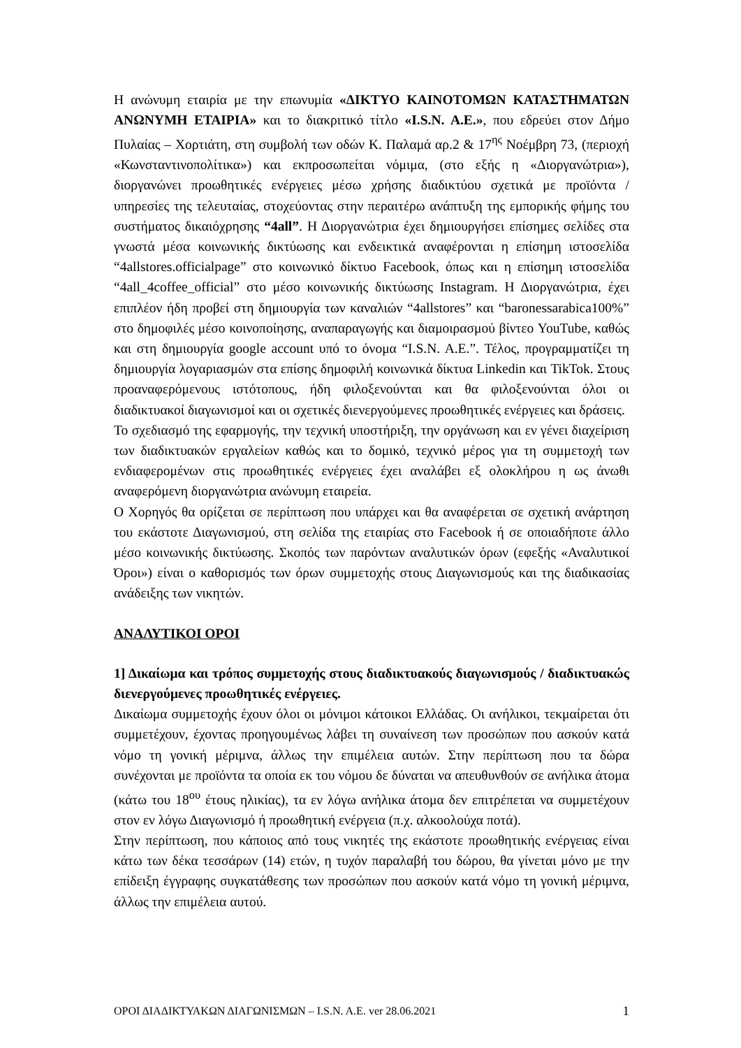Η ανώνυμη εταιρία με την επωνυμία «ΔΙΚΤΥΟ ΚΑΙΝΟΤΟΜΩΝ ΚΑΤΑΣΤΗΜΑΤΩΝ ΑΝΩΝΥΜΗ ΕΤΑΙΡΙΑ» και το διακριτικό τίτλο «I.S.N. A.E.», που εδρεύει στον Δήμο Πυλαίας – Χορτιάτη, στη συμβολή των οδών Κ. Παλαμά αρ.2 & 17<sup>ης</sup> Νοέμβρη 73, (περιοχή «Κωνσταντινοπολίτικα») και εκπροσωπείται νόμιμα, (στο εξής η «Διοργανώτρια»), διοργανώνει προωθητικές ενέργειες μέσω χρήσης διαδικτύου σχετικά με προϊόντα / υπηρεσίες της τελευταίας, στοχεύοντας στην περαιτέρω ανάπτυξη της εμπορικής φήμης του συστήματος δικαιόχρησης “4all”. Η Διοργανώτρια έχει δημιουργήσει επίσημες σελίδες στα γνωστά μέσα κοινωνικής δικτύωσης και ενδεικτικά αναφέρονται η επίσημη ιστοσελίδα “4allstores.officialpage” στο κοινωνικό δίκτυο Facebook, όπως και η επίσημη ιστοσελίδα “4all_4coffee_official” στο μέσο κοινωνικής δικτύωσης Instagram. Η Διοργανώτρια, έχει επιπλέον ήδη προβεί στη δημιουργία των καναλιών “4allstores” και “baronessarabica100%” στο δημοφιλές μέσο κοινοποίησης, αναπαραγωγής και διαμοιρασμού βίντεο YouTube, καθώς και στη δημιουργία google account υπό το όνομα “I.S.N. A.E.”. Τέλος, προγραμματίζει τη δημιουργία λογαριασμών στα επίσης δημοφιλή κοινωνικά δίκτυα Linkedin και TikTok. Στους προαναφερόμενους ιστότοπους, ήδη φιλοξενούνται και θα φιλοξενούνται όλοι οι διαδικτυακοί διαγωνισμοί και οι σχετικές διενεργούμενες προωθητικές ενέργειες και δράσεις.
Το σχεδιασμό της εφαρμογής, την τεχνική υποστήριξη, την οργάνωση και εν γένει διαχείριση των διαδικτυακών εργαλείων καθώς και το δομικό, τεχνικό μέρος για τη συμμετοχή των ενδιαφερομένων στις προωθητικές ενέργειες έχει αναλάβει εξ ολοκλήρου η ως άνωθι αναφερόμενη διοργανώτρια ανώνυμη εταιρεία.
Ο Χορηγός θα ορίζεται σε περίπτωση που υπάρχει και θα αναφέρεται σε σχετική ανάρτηση του εκάστοτε Διαγωνισμού, στη σελίδα της εταιρίας στο Facebook ή σε οποιαδήποτε άλλο μέσο κοινωνικής δικτύωσης. Σκοπός των παρόντων αναλυτικών όρων (εφεξής «Αναλυτικοί Όροι») είναι ο καθορισμός των όρων συμμετοχής στους Διαγωνισμούς και της διαδικασίας ανάδειξης των νικητών.
ΑΝΑΛΥΤΙΚΟΙ ΟΡΟΙ
1] Δικαίωμα και τρόπος συμμετοχής στους διαδικτυακούς διαγωνισμούς / διαδικτυακώς διενεργούμενες προωθητικές ενέργειες.
Δικαίωμα συμμετοχής έχουν όλοι οι μόνιμοι κάτοικοι Ελλάδας. Οι ανήλικοι, τεκμαίρεται ότι συμμετέχουν, έχοντας προηγουμένως λάβει τη συναίνεση των προσώπων που ασκούν κατά νόμο τη γονική μέριμνα, άλλως την επιμέλεια αυτών. Στην περίπτωση που τα δώρα συνέχονται με προϊόντα τα οποία εκ του νόμου δε δύναται να απευθυνθούν σε ανήλικα άτομα (κάτω του 18<sup>ου</sup> έτους ηλικίας), τα εν λόγω ανήλικα άτομα δεν επιτρέπεται να συμμετέχουν στον εν λόγω Διαγωνισμό ή προωθητική ενέργεια (π.χ. αλκοολούχα ποτά).
Στην περίπτωση, που κάποιος από τους νικητές της εκάστοτε προωθητικής ενέργειας είναι κάτω των δέκα τεσσάρων (14) ετών, η τυχόν παραλαβή του δώρου, θα γίνεται μόνο με την επίδειξη έγγραφης συγκατάθεσης των προσώπων που ασκούν κατά νόμο τη γονική μέριμνα, άλλως την επιμέλεια αυτού.
ΟΡΟΙ ΔΙΑΔΙΚΤΥΑΚΩΝ ΔΙΑΓΩΝΙΣΜΩΝ – I.S.N. A.E. ver 28.06.2021 1